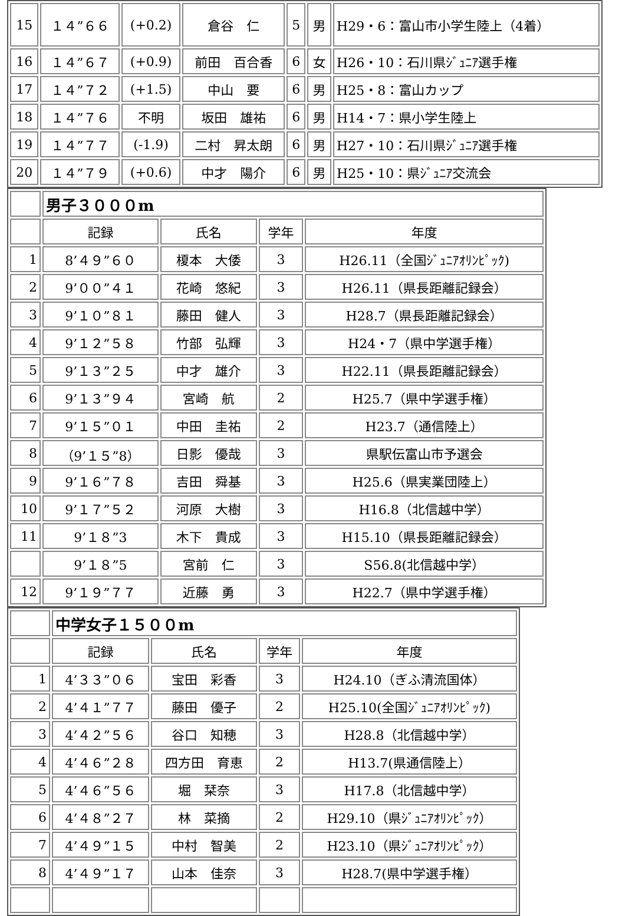| 15 | １４”６６ | (+0.2) | 倉谷 仁 | 5 | 男 | H29・6：富山市小学生陸上（4着） |
| 16 | １４”６７ | (+0.9) | 前田 百合香 | 6 | 女 | H26・10：石川県ｼﾞｭﾆｱ選手権 |
| 17 | １４”７２ | (+1.5) | 中山 要 | 6 | 男 | H25・8：富山カップ |
| 18 | １４”７６ | 不明 | 坂田 雄祐 | 6 | 男 | H14・7：県小学生陸上 |
| 19 | １４”７７ | (-1.9) | 二村 昇太朗 | 6 | 男 | H27・10：石川県ｼﾞｭﾆｱ選手権 |
| 20 | １４”７９ | (+0.6) | 中才 陽介 | 6 | 男 | H25・10：県ｼﾞｭﾆｱ交流会 |
| | 男子３０００m | | | |
| | 記録 | 氏名 | 学年 | 年度 |
| 1 | 8’４９”６０ | 榎本 大倭 | 3 | H26.11（全国ｼﾞｭﾆｱｵﾘﾝﾋﾟｯｸ) |
| 2 | 9’００”４１ | 花崎 悠紀 | 3 | H26.11（県長距離記録会） |
| 3 | 9’１０”８１ | 藤田 健人 | 3 | H28.7（県長距離記録会） |
| 4 | 9’１２”５８ | 竹部 弘輝 | 3 | H24・7（県中学選手権） |
| 5 | 9’１３”２５ | 中才 雄介 | 3 | H22.11（県長距離記録会） |
| 6 | 9’１３”９４ | 宮崎 航 | 2 | H25.7（県中学選手権） |
| 7 | 9’１５”０１ | 中田 圭祐 | 2 | H23.7（通信陸上） |
| 8 | （9’１５”8） | 日影 優哉 | 3 | 県駅伝富山市予選会 |
| 9 | 9’１６”７８ | 吉田 舜基 | 3 | H25.6（県実業団陸上） |
| 10 | 9’１７”５２ | 河原 大樹 | 3 | H16.8（北信越中学） |
| 11 | 9’１８”3 | 木下 貴成 | 3 | H15.10（県長距離記録会） |
| | 9’１８”5 | 宮前 仁 | 3 | S56.8(北信越中学） |
| 12 | 9’１９”７７ | 近藤 勇 | 3 | H22.7（県中学選手権） |
| | 中学女子１５００m | | | |
| | 記録 | 氏名 | 学年 | 年度 |
| 1 | 4’３３”０６ | 宝田 彩香 | 3 | H24.10（ぎふ清流国体） |
| 2 | 4’４１”７７ | 藤田 優子 | 2 | H25.10(全国ｼﾞｭﾆｱｵﾘﾝﾋﾟｯｸ) |
| 3 | 4’４２”５６ | 谷口 知穂 | 3 | H28.8（北信越中学） |
| 4 | 4’４６”２８ | 四方田 育恵 | 2 | H13.7(県通信陸上） |
| 5 | 4’４６”５６ | 堀 栞奈 | 3 | H17.8（北信越中学） |
| 6 | 4’４８”２７ | 林 菜摘 | 2 | H29.10（県ｼﾞｭﾆｱｵﾘﾝﾋﾟｯｸ） |
| 7 | 4’４９”１５ | 中村 智美 | 2 | H23.10（県ｼﾞｭﾆｱｵﾘﾝﾋﾟｯｸ） |
| 8 | 4’４９”１７ | 山本 佳奈 | 3 | H28.7(県中学選手権） |